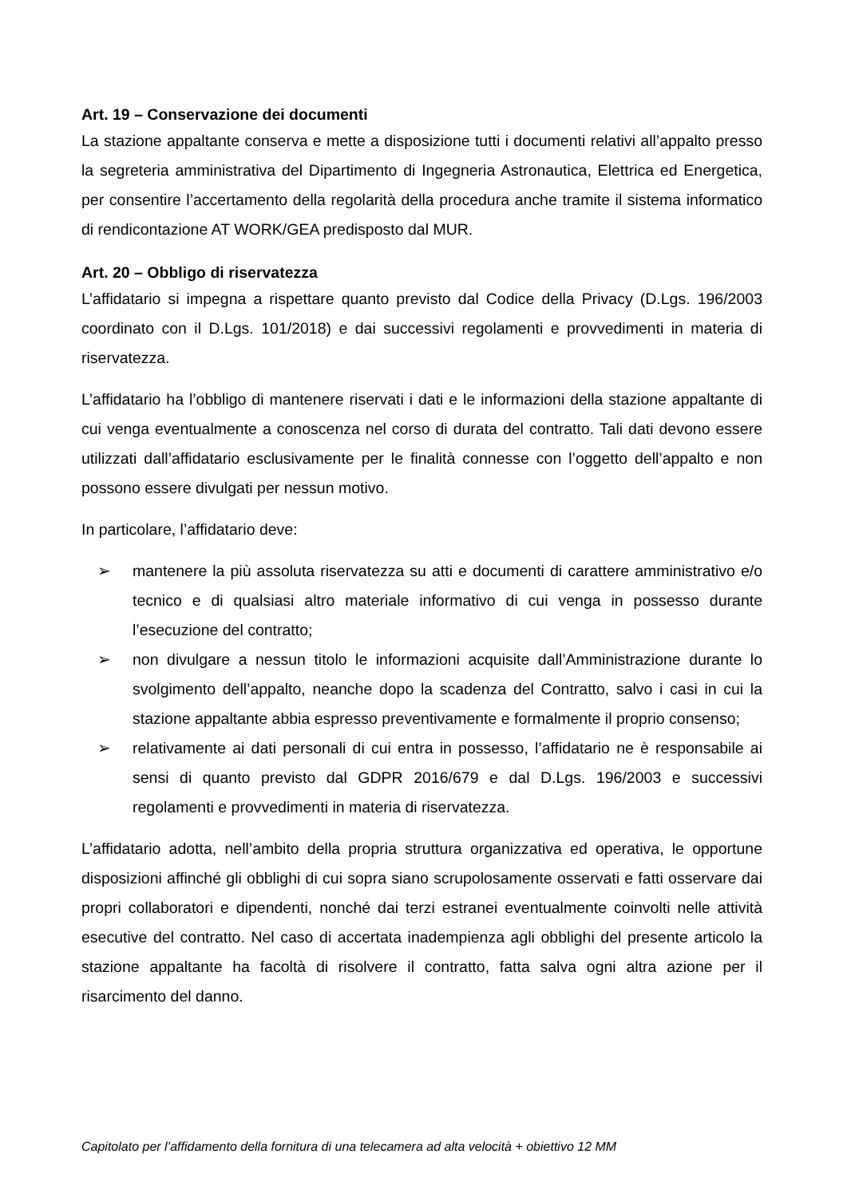Art. 19 – Conservazione dei documenti
La stazione appaltante conserva e mette a disposizione tutti i documenti relativi all’appalto presso la segreteria amministrativa del Dipartimento di Ingegneria Astronautica, Elettrica ed Energetica, per consentire l’accertamento della regolarità della procedura anche tramite il sistema informatico di rendicontazione AT WORK/GEA predisposto dal MUR.
Art. 20 – Obbligo di riservatezza
L’affidatario si impegna a rispettare quanto previsto dal Codice della Privacy (D.Lgs. 196/2003 coordinato con il D.Lgs. 101/2018) e dai successivi regolamenti e provvedimenti in materia di riservatezza.
L’affidatario ha l’obbligo di mantenere riservati i dati e le informazioni della stazione appaltante di cui venga eventualmente a conoscenza nel corso di durata del contratto. Tali dati devono essere utilizzati dall’affidatario esclusivamente per le finalità connesse con l’oggetto dell’appalto e non possono essere divulgati per nessun motivo.
In particolare, l’affidatario deve:
➢ mantenere la più assoluta riservatezza su atti e documenti di carattere amministrativo e/o tecnico e di qualsiasi altro materiale informativo di cui venga in possesso durante l’esecuzione del contratto;
➢ non divulgare a nessun titolo le informazioni acquisite dall’Amministrazione durante lo svolgimento dell’appalto, neanche dopo la scadenza del Contratto, salvo i casi in cui la stazione appaltante abbia espresso preventivamente e formalmente il proprio consenso;
➢ relativamente ai dati personali di cui entra in possesso, l’affidatario ne è responsabile ai sensi di quanto previsto dal GDPR 2016/679 e dal D.Lgs. 196/2003 e successivi regolamenti e provvedimenti in materia di riservatezza.
L’affidatario adotta, nell’ambito della propria struttura organizzativa ed operativa, le opportune disposizioni affinché gli obblighi di cui sopra siano scrupolosamente osservati e fatti osservare dai propri collaboratori e dipendenti, nonché dai terzi estranei eventualmente coinvolti nelle attività esecutive del contratto. Nel caso di accertata inadempienza agli obblighi del presente articolo la stazione appaltante ha facoltà di risolvere il contratto, fatta salva ogni altra azione per il risarcimento del danno.
Capitolato per l’affidamento della fornitura di una telecamera ad alta velocità + obiettivo 12 MM